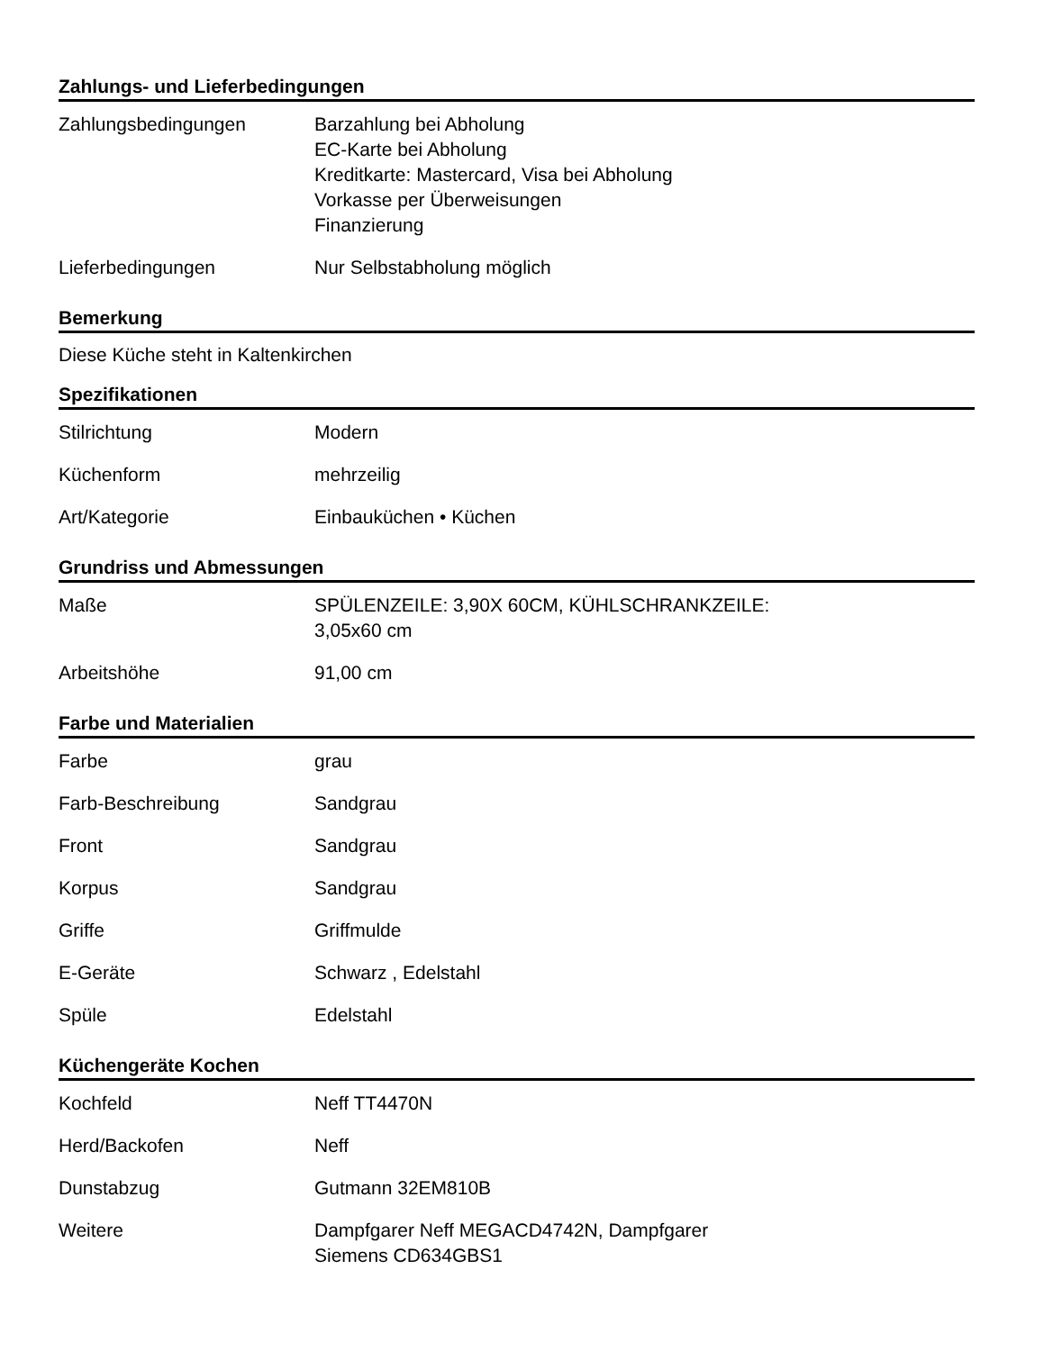Zahlungs- und Lieferbedingungen
| Zahlungsbedingungen | Barzahlung bei Abholung EC-Karte bei Abholung Kreditkarte: Mastercard, Visa bei Abholung Vorkasse per Überweisungen Finanzierung |
| Lieferbedingungen | Nur Selbstabholung möglich |
Bemerkung
Diese Küche steht in Kaltenkirchen
Spezifikationen
| Stilrichtung | Modern |
| Küchenform | mehrzeilig |
| Art/Kategorie | Einbauküchen • Küchen |
Grundriss und Abmessungen
| Maße | SPÜLENZEILE: 3,90X 60CM, KÜHLSCHRANKZEILE: 3,05x60 cm |
| Arbeitshöhe | 91,00 cm |
Farbe und Materialien
| Farbe | grau |
| Farb-Beschreibung | Sandgrau |
| Front | Sandgrau |
| Korpus | Sandgrau |
| Griffe | Griffmulde |
| E-Geräte | Schwarz , Edelstahl |
| Spüle | Edelstahl |
Küchengeräte Kochen
| Kochfeld | Neff TT4470N |
| Herd/Backofen | Neff |
| Dunstabzug | Gutmann 32EM810B |
| Weitere | Dampfgarer Neff MEGACD4742N, Dampfgarer Siemens CD634GBS1 |